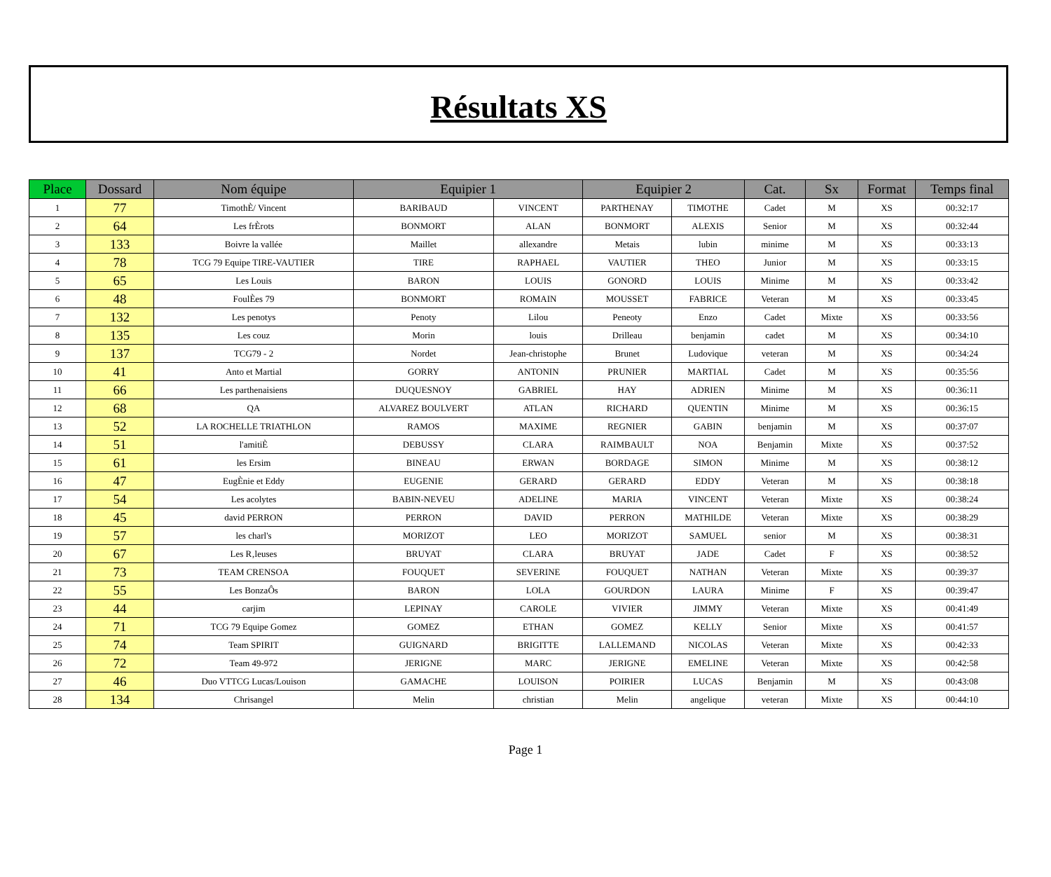Résultats XS
| Place | Dossard | Nom équipe | Equipier 1 | | Equipier 2 | | Cat. | Sx | Format | Temps final |
| --- | --- | --- | --- | --- | --- | --- | --- | --- | --- | --- |
| 1 | 77 | TimothÈ/ Vincent | BARIBAUD | VINCENT | PARTHENAY | TIMOTHE | Cadet | M | XS | 00:32:17 |
| 2 | 64 | Les frÈrots | BONMORT | ALAN | BONMORT | ALEXIS | Senior | M | XS | 00:32:44 |
| 3 | 133 | Boivre la vallée | Maillet | allexandre | Metais | lubin | minime | M | XS | 00:33:13 |
| 4 | 78 | TCG 79 Equipe TIRE-VAUTIER | TIRE | RAPHAEL | VAUTIER | THEO | Junior | M | XS | 00:33:15 |
| 5 | 65 | Les Louis | BARON | LOUIS | GONORD | LOUIS | Minime | M | XS | 00:33:42 |
| 6 | 48 | FoulÈes 79 | BONMORT | ROMAIN | MOUSSET | FABRICE | Veteran | M | XS | 00:33:45 |
| 7 | 132 | Les penotys | Penoty | Lilou | Peneoty | Enzo | Cadet | Mixte | XS | 00:33:56 |
| 8 | 135 | Les couz | Morin | louis | Drilleau | benjamin | cadet | M | XS | 00:34:10 |
| 9 | 137 | TCG79 - 2 | Nordet | Jean-christophe | Brunet | Ludovique | veteran | M | XS | 00:34:24 |
| 10 | 41 | Anto et Martial | GORRY | ANTONIN | PRUNIER | MARTIAL | Cadet | M | XS | 00:35:56 |
| 11 | 66 | Les parthenaisiens | DUQUESNOY | GABRIEL | HAY | ADRIEN | Minime | M | XS | 00:36:11 |
| 12 | 68 | QA | ALVAREZ BOULVERT | ATLAN | RICHARD | QUENTIN | Minime | M | XS | 00:36:15 |
| 13 | 52 | LA ROCHELLE TRIATHLON | RAMOS | MAXIME | REGNIER | GABIN | benjamin | M | XS | 00:37:07 |
| 14 | 51 | l'amitiÈ | DEBUSSY | CLARA | RAIMBAULT | NOA | Benjamin | Mixte | XS | 00:37:52 |
| 15 | 61 | les Ersim | BINEAU | ERWAN | BORDAGE | SIMON | Minime | M | XS | 00:38:12 |
| 16 | 47 | EugÈnie et Eddy | EUGENIE | GERARD | GERARD | EDDY | Veteran | M | XS | 00:38:18 |
| 17 | 54 | Les acolytes | BABIN-NEVEU | ADELINE | MARIA | VINCENT | Veteran | Mixte | XS | 00:38:24 |
| 18 | 45 | david PERRON | PERRON | DAVID | PERRON | MATHILDE | Veteran | Mixte | XS | 00:38:29 |
| 19 | 57 | les charl's | MORIZOT | LEO | MORIZOT | SAMUEL | senior | M | XS | 00:38:31 |
| 20 | 67 | Les R‚leuses | BRUYAT | CLARA | BRUYAT | JADE | Cadet | F | XS | 00:38:52 |
| 21 | 73 | TEAM CRENSOA | FOUQUET | SEVERINE | FOUQUET | NATHAN | Veteran | Mixte | XS | 00:39:37 |
| 22 | 55 | Les BonzaÔs | BARON | LOLA | GOURDON | LAURA | Minime | F | XS | 00:39:47 |
| 23 | 44 | carjim | LEPINAY | CAROLE | VIVIER | JIMMY | Veteran | Mixte | XS | 00:41:49 |
| 24 | 71 | TCG 79 Equipe Gomez | GOMEZ | ETHAN | GOMEZ | KELLY | Senior | Mixte | XS | 00:41:57 |
| 25 | 74 | Team SPIRIT | GUIGNARD | BRIGITTE | LALLEMAND | NICOLAS | Veteran | Mixte | XS | 00:42:33 |
| 26 | 72 | Team 49-972 | JERIGNE | MARC | JERIGNE | EMELINE | Veteran | Mixte | XS | 00:42:58 |
| 27 | 46 | Duo VTTCG Lucas/Louison | GAMACHE | LOUISON | POIRIER | LUCAS | Benjamin | M | XS | 00:43:08 |
| 28 | 134 | Chrisangel | Melin | christian | Melin | angelique | veteran | Mixte | XS | 00:44:10 |
Page 1